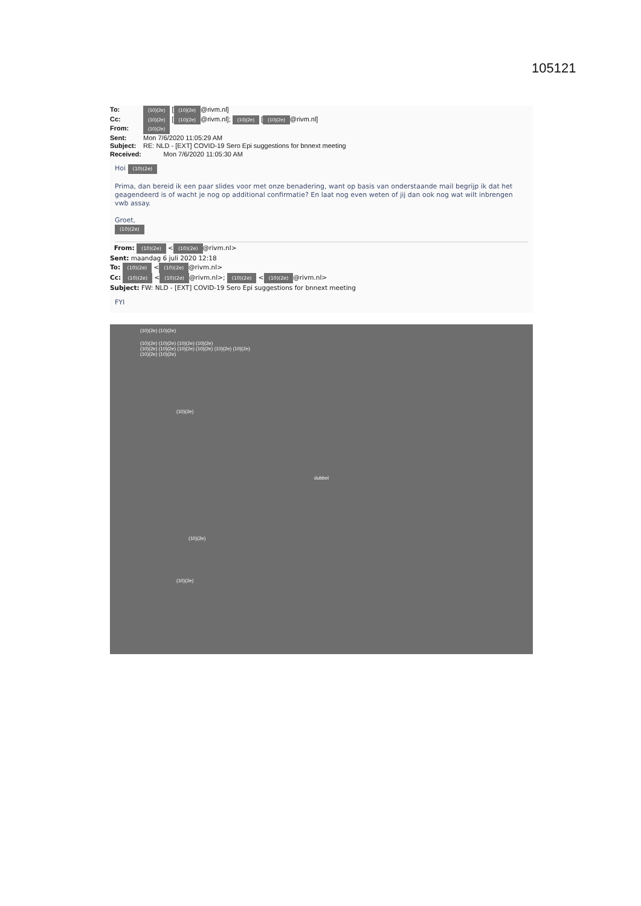105121
To: (10)(2e) [(10)(2e) @rivm.nl]
Cc: (10)(2e) [(10)(2e) @rivm.nl]; (10)(2e) [(10)(2e) @rivm.nl]
From: (10)(2e)
Sent: Mon 7/6/2020 11:05:29 AM
Subject: RE: NLD - [EXT] COVID-19 Sero Epi suggestions for bnnext meeting
Received: Mon 7/6/2020 11:05:30 AM
Hoi (10)(2e)
Prima, dan bereid ik een paar slides voor met onze benadering, want op basis van onderstaande mail begrijp ik dat het geagendeerd is of wacht je nog op additional confirmatie? En laat nog even weten of jij dan ook nog wat wilt inbrengen vwb assay.
Groet,
(10)(2e)
From: (10)(2e) < (10)(2e) @rivm.nl>
Sent: maandag 6 juli 2020 12:18
To: (10)(2e) < (10)(2e) @rivm.nl>
Cc: (10)(2e) < (10)(2e) @rivm.nl>; (10)(2e) < (10)(2e) @rivm.nl>
Subject: FW: NLD - [EXT] COVID-19 Sero Epi suggestions for bnnext meeting
FYI
(10)(2e) (10)(2e)
(10)(2e) (10)(2e) (10)(2e) (10)(2e)
(10)(2e) (10)(2e) (10)(2e) (10)(2e) (10)(2e) (10)(2e)
(10)(2e) (10)(2e)
(10)(2e)
dubbel
(10)(2e)
(10)(2e)